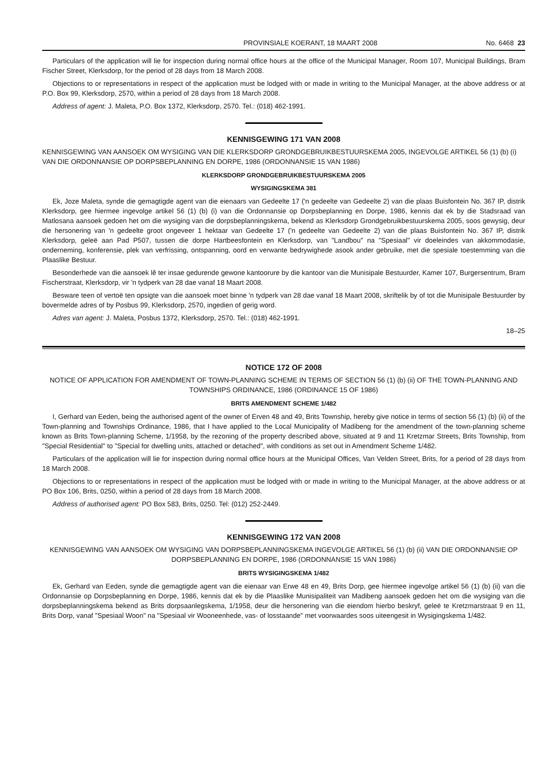PROVINSIALE KOERANT, 18 MAART 2008 No. 6468 23
Particulars of the application will lie for inspection during normal office hours at the office of the Municipal Manager, Room 107, Municipal Buildings, Bram Fischer Street, Klerksdorp, for the period of 28 days from 18 March 2008.
Objections to or representations in respect of the application must be lodged with or made in writing to the Municipal Manager, at the above address or at P.O. Box 99, Klerksdorp, 2570, within a period of 28 days from 18 March 2008.
Address of agent: J. Maleta, P.O. Box 1372, Klerksdorp, 2570. Tel.: (018) 462-1991.
KENNISGEWING 171 VAN 2008
KENNISGEWING VAN AANSOEK OM WYSIGING VAN DIE KLERKSDORP GRONDGEBRUIKBESTUURSKEMA 2005, INGEVOLGE ARTIKEL 56 (1) (b) (i) VAN DIE ORDONNANSIE OP DORPSBEPLANNING EN DORPE, 1986 (ORDONNANSIE 15 VAN 1986)
KLERKSDORP GRONDGEBRUIKBESTUURSKEMA 2005
WYSIGINGSKEMA 381
Ek, Joze Maleta, synde die gemagtigde agent van die eienaars van Gedeelte 17 ('n gedeelte van Gedeelte 2) van die plaas Buisfontein No. 367 IP, distrik Klerksdorp, gee hiermee ingevolge artikel 56 (1) (b) (i) van die Ordonnansie op Dorpsbeplanning en Dorpe, 1986, kennis dat ek by die Stadsraad van Matlosana aansoek gedoen het om die wysiging van die dorpsbeplanningskema, bekend as Klerksdorp Grondgebruikbestuurskema 2005, soos gewysig, deur die hersonering van 'n gedeelte groot ongeveer 1 hektaar van Gedeelte 17 ('n gedeelte van Gedeelte 2) van die plaas Buisfontein No. 367 IP, distrik Klerksdorp, geleë aan Pad P507, tussen die dorpe Hartbeesfontein en Klerksdorp, van "Landbou" na "Spesiaal" vir doeleindes van akkommodasie, onderneming, konferensie, plek van verfrissing, ontspanning, oord en verwante bedrywighede asook ander gebruike, met die spesiale toestemming van die Plaaslike Bestuur.
Besonderhede van die aansoek lê ter insae gedurende gewone kantoorure by die kantoor van die Munisipale Bestuurder, Kamer 107, Burgersentrum, Bram Fischerstraat, Klerksdorp, vir 'n tydperk van 28 dae vanaf 18 Maart 2008.
Besware teen of vertoë ten opsigte van die aansoek moet binne 'n tydperk van 28 dae vanaf 18 Maart 2008, skriftelik by of tot die Munisipale Bestuurder by bovermelde adres of by Posbus 99, Klerksdorp, 2570, ingedien of gerig word.
Adres van agent: J. Maleta, Posbus 1372, Klerksdorp, 2570. Tel.: (018) 462-1991.
18–25
NOTICE 172 OF 2008
NOTICE OF APPLICATION FOR AMENDMENT OF TOWN-PLANNING SCHEME IN TERMS OF SECTION 56 (1) (b) (ii) OF THE TOWN-PLANNING AND TOWNSHIPS ORDINANCE, 1986 (ORDINANCE 15 OF 1986)
BRITS AMENDMENT SCHEME 1/482
I, Gerhard van Eeden, being the authorised agent of the owner of Erven 48 and 49, Brits Township, hereby give notice in terms of section 56 (1) (b) (ii) of the Town-planning and Townships Ordinance, 1986, that I have applied to the Local Municipality of Madibeng for the amendment of the town-planning scheme known as Brits Town-planning Scheme, 1/1958, by the rezoning of the property described above, situated at 9 and 11 Kretzmar Streets, Brits Township, from "Special Residential" to "Special for dwelling units, attached or detached", with conditions as set out in Amendment Scheme 1/482.
Particulars of the application will lie for inspection during normal office hours at the Municipal Offices, Van Velden Street, Brits, for a period of 28 days from 18 March 2008.
Objections to or representations in respect of the application must be lodged with or made in writing to the Municipal Manager, at the above address or at PO Box 106, Brits, 0250, within a period of 28 days from 18 March 2008.
Address of authorised agent: PO Box 583, Brits, 0250. Tel: (012) 252-2449.
KENNISGEWING 172 VAN 2008
KENNISGEWING VAN AANSOEK OM WYSIGING VAN DORPSBEPLANNINGSKEMA INGEVOLGE ARTIKEL 56 (1) (b) (ii) VAN DIE ORDONNANSIE OP DORPSBEPLANNING EN DORPE, 1986 (ORDONNANSIE 15 VAN 1986)
BRITS WYSIGINGSKEMA 1/482
Ek, Gerhard van Eeden, synde die gemagtigde agent van die eienaar van Erwe 48 en 49, Brits Dorp, gee hiermee ingevolge artikel 56 (1) (b) (ii) van die Ordonnansie op Dorpsbeplanning en Dorpe, 1986, kennis dat ek by die Plaaslike Munisipaliteit van Madibeng aansoek gedoen het om die wysiging van die dorpsbeplanningskema bekend as Brits dorpsaanlegskema, 1/1958, deur die hersonering van die eiendom hierbo beskryf, geleë te Kretzmarstraat 9 en 11, Brits Dorp, vanaf "Spesiaal Woon" na "Spesiaal vir Wooneenhede, vas- of losstaande" met voorwaardes soos uiteengesit in Wysigingskema 1/482.